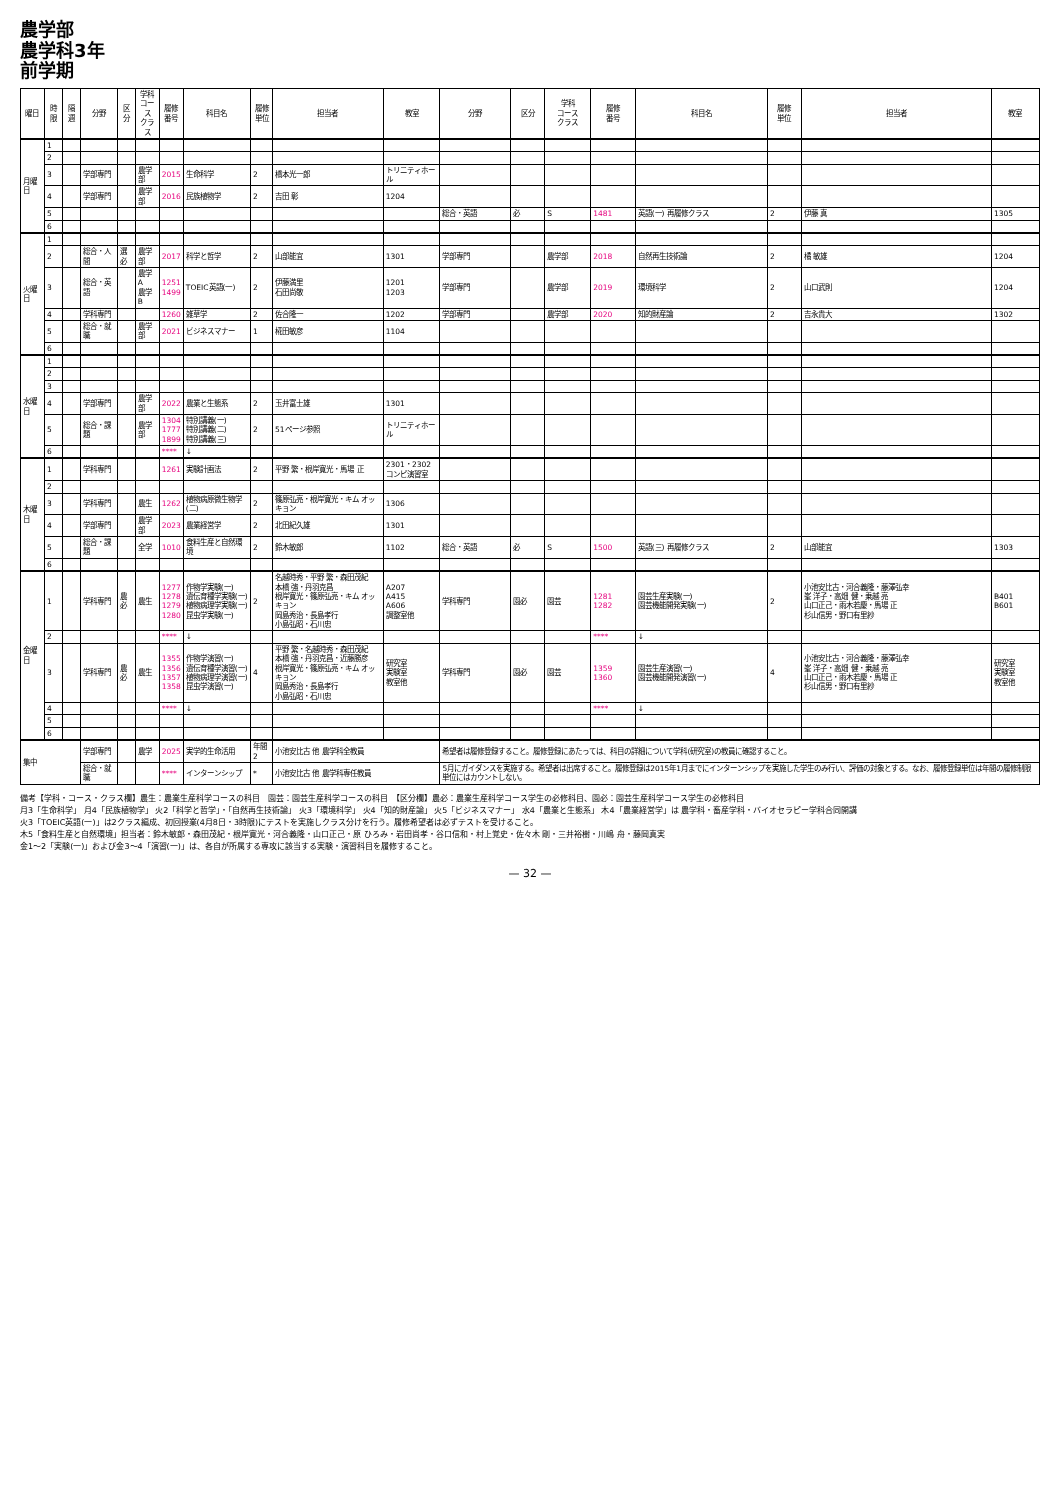農学部
農学科3年
前学期
| 曜日 | 時限 | 隔週 | 分野 | 区分 | 学科 コース クラス | 履修 番号 | 科目名 | 履修 単位 | 担当者 | 教室 | 分野 | 区分 | 学科 コース クラス | 履修 番号 | 科目名 | 履修 単位 | 担当者 | 教室 |
| --- | --- | --- | --- | --- | --- | --- | --- | --- | --- | --- | --- | --- | --- | --- | --- | --- | --- | --- |
| 月曜日 | 1 | | | | | | | | | | | | | | | | | |
| | 2 | | | | | | | | | | | | | | | | | |
| | 3 | | 学部専門 | | 農学部 | 2015 | 生命科学 | 2 | 橋本光一郎 | トリニティホール | | | | | | | | |
| | 4 | | 学部専門 | | 農学部 | 2016 | 民族植物学 | 2 | 吉田 彰 | 1204 | | | | | | | | |
| | 5 | | | | | | | | | | 総合・英語 | 必 | S | 1481 | 英語(一) 再履修クラス | 2 | 伊藤 真 | 1305 |
| | 6 | | | | | | | | | | | | | | | | | |
| 火曜日 | 1 | | | | | | | | | | | | | | | | | |
| | 2 | | 総合・人間 | 選必 | 農学部 | 2017 | 科学と哲学 | 2 | 山部能宜 | 1301 | 学部専門 | | 農学部 | 2018 | 自然再生技術論 | 2 | 橘 敏雄 | 1204 |
| | 3 | | 総合・英語 | | 農学A 農学B | 1251 1499 | TOEIC英語(一) | 2 | 伊藤満里 石田尚敬 | 1201 1203 | 学部専門 | | 農学部 | 2019 | 環境科学 | 2 | 山口武則 | 1204 |
| | 4 | | 学科専門 | | | 1260 | 雑草学 | 2 | 佐合隆一 | 1202 | 学部専門 | | 農学部 | 2020 | 知的財産論 | 2 | 吉永貴大 | 1302 |
| | 5 | | 総合・就職 | | 農学部 | 2021 | ビジネスマナー | 1 | 椛田敏彦 | 1104 | | | | | | | | |
| | 6 | | | | | | | | | | | | | | | | | |
| 水曜日 | 1 | | | | | | | | | | | | | | | | | |
| | 2 | | | | | | | | | | | | | | | | | |
| | 3 | | | | | | | | | | | | | | | | | |
| | 4 | | 学部専門 | | 農学部 | 2022 | 農業と生態系 | 2 | 玉井富士雄 | 1301 | | | | | | | | |
| | 5 | | 総合・課題 | | 農学部 | 1304 1777 1899 | 特別講義(一) 特別講義(二) 特別講義(三) | 2 | 51ページ参照 | トリニティホール | | | | | | | | |
| | 6 | | | | | **** | ↓ | | | | | | | | | | | |
| 木曜日 | 1 | | 学科専門 | | | 1261 | 実験計画法 | 2 | 平野 繁・根岸寛光・馬場 正 | 2301・2302 コンピ演習室 | | | | | | | | |
| | 2 | | | | | | | | | | | | | | | | | |
| | 3 | | 学科専門 | | 農生 | 1262 | 植物病原微生物学(二) | 2 | 篠原弘亮・根岸寛光・キム オッキョン | 1306 | | | | | | | | |
| | 4 | | 学部専門 | | 農学部 | 2023 | 農業経営学 | 2 | 北田紀久雄 | 1301 | | | | | | | | |
| | 5 | | 総合・課題 | | 全学 | 1010 | 食料生産と自然環境 | 2 | 鈴木敏郎 | 1102 | 総合・英語 | 必 | S | 1500 | 英語(三) 再履修クラス | 2 | 山部能宜 | 1303 |
| | 6 | | | | | | | | | | | | | | | | | |
| 金曜日 | 1 | | 学科専門 | 農必 | 農生 | 1277 1278 1279 1280 | 作物学実験(一) 遺伝育種学実験(一) 植物病理学実験(一) 昆虫学実験(一) | 2 | 名越時秀・平野 繁・森田茂紀 本橋 強・丹羽克昌 根岸寛光・篠原弘亮・キム オッキョン 岡島秀治・長島孝行 小島弘昭・石川忠 | A207 A415 A606 調整室他 | 学科専門 | 園必 | 園芸 | 1281 1282 | 園芸生産実験(一) 園芸機能開発実験(一) | 2 | 小池安比古・河合義隆・藤澤弘幸 峯 洋子・高畑 健・乗越 亮 山口正己・雨木若慶・馬場 正 杉山信男・野口有里紗 | B401 B601 |
| | 2 | | | | | **** | ↓ | | | | | | | **** | ↓ | | | |
| | 3 | | 学科専門 | 農必 | 農生 | 1355 1356 1357 1358 | 作物学演習(一) 遺伝育種学演習(一) 植物病理学演習(一) 昆虫学演習(一) | 4 | 平野 繁・名越時秀・森田茂紀 本橋 強・丹羽克昌・近藤勝彦 根岸寛光・篠原弘亮・キム オッキョン 岡島秀治・長島孝行 小島弘昭・石川忠 | 研究室 実験室 教室他 | 学科専門 | 園必 | 園芸 | 1359 1360 | 園芸生産演習(一) 園芸機能開発演習(一) | 4 | 小池安比古・河合義隆・藤澤弘幸 峯 洋子・高畑 健・乗越 亮 山口正己・雨木若慶・馬場 正 杉山信男・野口有里紗 | 研究室 実験室 教室他 |
| | 4 | | | | | **** | ↓ | | | | | | | **** | ↓ | | | |
| | 5 | | | | | | | | | | | | | | | | | |
| | 6 | | | | | | | | | | | | | | | | | |
| 集中 | | | 学部専門 | | 農学 | 2025 | 実学的生命活用 | 年間2 | 小池安比古 他 農学科全教員 | | 希望者は履修登録すること。履修登録にあたっては、科目の詳細について学科(研究室)の教員に確認すること。 | | | | | | | |
| | | | 総合・就職 | | | **** | インターンシップ | * | 小池安比古 他 農学科専任教員 | | 5月にガイダンスを実施する。希望者は出席すること。履修登録は2015年1月までにインターンシップを実施した学生のみ行い、評価の対象とする。なお、履修登録単位は年間の履修制限単位にはカウントしない。 | | | | | | | |
備考【学科・コース・クラス欄】農生：農業生産科学コースの科目　園芸：園芸生産科学コースの科目　【区分欄】農必：農業生産科学コース学生の必修科目、園必：園芸生産科学コース学生の必修科目
月3「生命科学」 月4「民族植物学」 火2「科学と哲学」・「自然再生技術論」 火3「環境科学」 火4「知的財産論」 火5「ビジネスマナー」 水4「農業と生態系」 木4「農業経営学」は 農学科・畜産学科・バイオセラピー学科合同開講
火3「TOEIC英語(一)」は2クラス編成、初回授業(4月8日・3時限)にテストを実施しクラス分けを行う。履修希望者は必ずテストを受けること。
木5「食料生産と自然環境」担当者：鈴木敏郎・森田茂紀・根岸寛光・河合義隆・山口正己・原 ひろみ・岩田尚孝・谷口信和・村上覚史・佐々木 剛・三井裕樹・川嶋 舟・藤岡真実
金1〜2「実験(一)」および金3〜4「演習(一)」は、各自が所属する専攻に該当する実験・演習科目を履修すること。
— 32 —